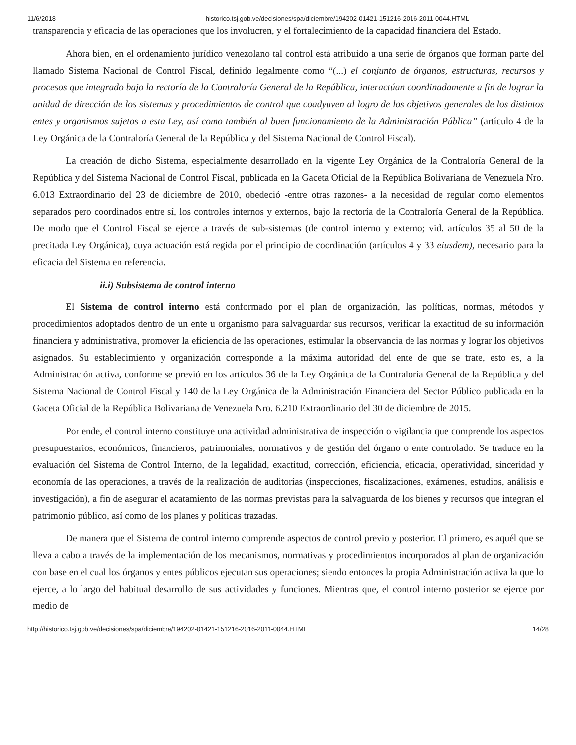11/6/2018 historico.tsj.gob.ve/decisiones/spa/diciembre/194202-01421-151216-2016-2011-0044.HTML
transparencia y eficacia de las operaciones que los involucren, y el fortalecimiento de la capacidad financiera del Estado.
Ahora bien, en el ordenamiento jurídico venezolano tal control está atribuido a una serie de órganos que forman parte del llamado Sistema Nacional de Control Fiscal, definido legalmente como “(...) el conjunto de órganos, estructuras, recursos y procesos que integrado bajo la rectoría de la Contraloría General de la República, interactúan coordinadamente a fin de lograr la unidad de dirección de los sistemas y procedimientos de control que coadyuven al logro de los objetivos generales de los distintos entes y organismos sujetos a esta Ley, así como también al buen funcionamiento de la Administración Pública” (artículo 4 de la Ley Orgánica de la Contraloría General de la República y del Sistema Nacional de Control Fiscal).
La creación de dicho Sistema, especialmente desarrollado en la vigente Ley Orgánica de la Contraloría General de la República y del Sistema Nacional de Control Fiscal, publicada en la Gaceta Oficial de la República Bolivariana de Venezuela Nro. 6.013 Extraordinario del 23 de diciembre de 2010, obedeció -entre otras razones- a la necesidad de regular como elementos separados pero coordinados entre sí, los controles internos y externos, bajo la rectoría de la Contraloría General de la República. De modo que el Control Fiscal se ejerce a través de sub-sistemas (de control interno y externo; vid. artículos 35 al 50 de la precitada Ley Orgánica), cuya actuación está regida por el principio de coordinación (artículos 4 y 33 eiusdem), necesario para la eficacia del Sistema en referencia.
ii.i) Subsistema de control interno
El Sistema de control interno está conformado por el plan de organización, las políticas, normas, métodos y procedimientos adoptados dentro de un ente u organismo para salvaguardar sus recursos, verificar la exactitud de su información financiera y administrativa, promover la eficiencia de las operaciones, estimular la observancia de las normas y lograr los objetivos asignados. Su establecimiento y organización corresponde a la máxima autoridad del ente de que se trate, esto es, a la Administración activa, conforme se previó en los artículos 36 de la Ley Orgánica de la Contraloría General de la República y del Sistema Nacional de Control Fiscal y 140 de la Ley Orgánica de la Administración Financiera del Sector Público publicada en la Gaceta Oficial de la República Bolivariana de Venezuela Nro. 6.210 Extraordinario del 30 de diciembre de 2015.
Por ende, el control interno constituye una actividad administrativa de inspección o vigilancia que comprende los aspectos presupuestarios, económicos, financieros, patrimoniales, normativos y de gestión del órgano o ente controlado. Se traduce en la evaluación del Sistema de Control Interno, de la legalidad, exactitud, corrección, eficiencia, eficacia, operatividad, sinceridad y economía de las operaciones, a través de la realización de auditorías (inspecciones, fiscalizaciones, exámenes, estudios, análisis e investigación), a fin de asegurar el acatamiento de las normas previstas para la salvaguarda de los bienes y recursos que integran el patrimonio público, así como de los planes y políticas trazadas.
De manera que el Sistema de control interno comprende aspectos de control previo y posterior. El primero, es aquél que se lleva a cabo a través de la implementación de los mecanismos, normativas y procedimientos incorporados al plan de organización con base en el cual los órganos y entes públicos ejecutan sus operaciones; siendo entonces la propia Administración activa la que lo ejerce, a lo largo del habitual desarrollo de sus actividades y funciones. Mientras que, el control interno posterior se ejerce por medio de
http://historico.tsj.gob.ve/decisiones/spa/diciembre/194202-01421-151216-2016-2011-0044.HTML 14/28